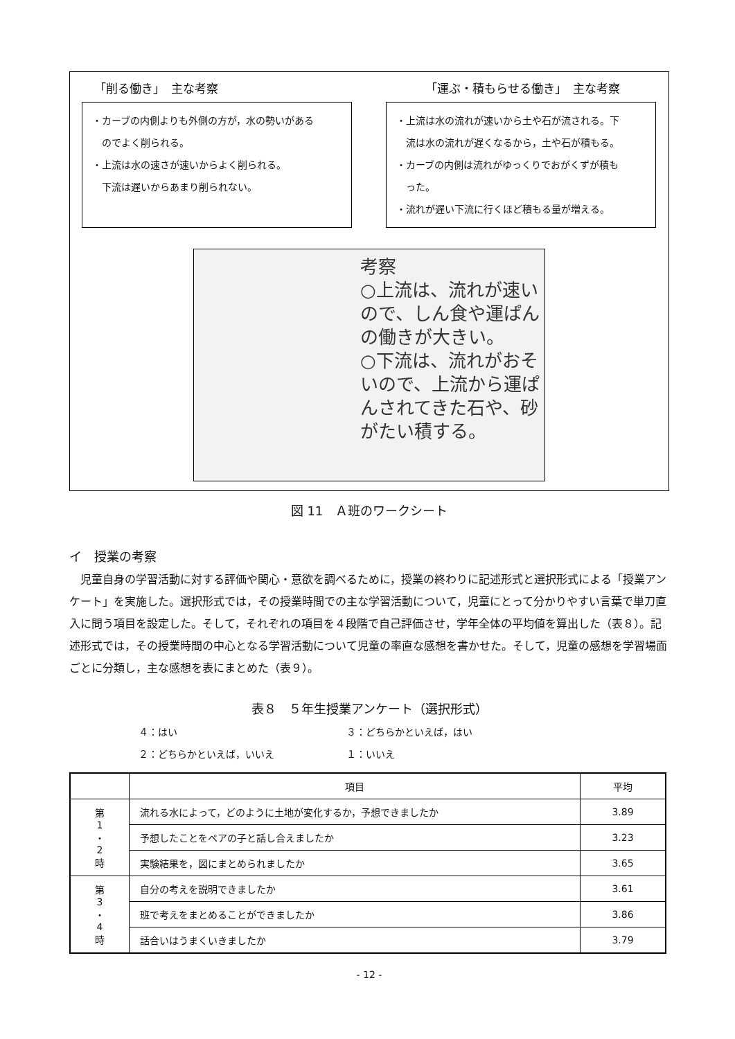「削る働き」　主な考察 「運ぶ・積もらせる働き」　主な考察
・カーブの内側よりも外側の方が，水の勢いがある
　のでよく削られる。
・上流は水の速さが速いからよく削られる。
　下流は遅いからあまり削られない。
・上流は水の流れが速いから土や石が流される。下
　流は水の流れが遅くなるから，土や石が積もる。
・カーブの内側は流れがゆっくりでおがくずが積も
　った。
・流れが遅い下流に行くほど積もる量が増える。
考察
○上流は、流れが速いので、しん食や運ぱんの働きが大きい。
○下流は、流れがおそいので、上流から運ぱんされてきた石や、砂がたい積する。
図 11　Ａ班のワークシート
イ　授業の考察
児童自身の学習活動に対する評価や関心・意欲を調べるために，授業の終わりに記述形式と選択形式による「授業アンケート」を実施した。選択形式では，その授業時間での主な学習活動について，児童にとって分かりやすい言葉で単刀直入に問う項目を設定した。そして，それぞれの項目を４段階で自己評価させ，学年全体の平均値を算出した（表８）。記述形式では，その授業時間の中心となる学習活動について児童の率直な感想を書かせた。そして，児童の感想を学習場面ごとに分類し，主な感想を表にまとめた（表９）。
表８　５年生授業アンケート（選択形式）
４：はい ３：どちらかといえば，はい ２：どちらかといえば，いいえ １：いいえ
| | 項目 | 平均 |
| --- | --- | --- |
| 第 1 ・ 2 時 | 流れる水によって，どのように土地が変化するか，予想できましたか | 3.89 |
| | 予想したことをペアの子と話し合えましたか | 3.23 |
| | 実験結果を，図にまとめられましたか | 3.65 |
| 第 3 ・ 4 時 | 自分の考えを説明できましたか | 3.61 |
| | 班で考えをまとめることができましたか | 3.86 |
| | 話合いはうまくいきましたか | 3.79 |
- 12 -